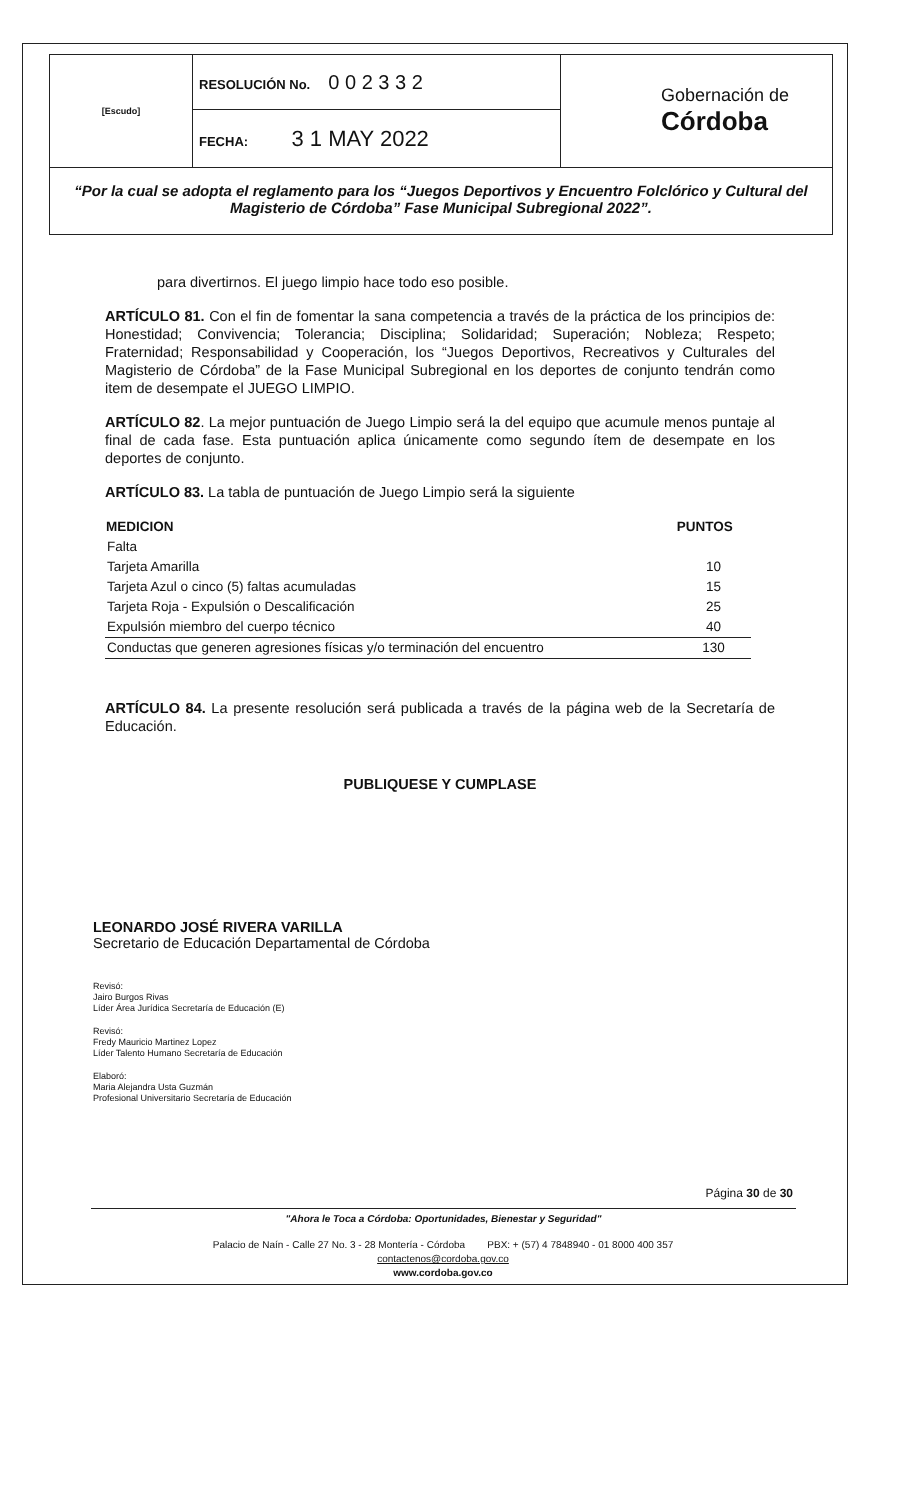| [Escudo] | RESOLUCIÓN No. 0 0 2 3 3 2 | Gobernación de Córdoba |
| | FECHA: 3 1 MAY 2022 | |
“Por la cual se adopta el reglamento para los “Juegos Deportivos y Encuentro Folclórico y Cultural del Magisterio de Córdoba” Fase Municipal Subregional 2022”.
para divertirnos. El juego limpio hace todo eso posible.
ARTÍCULO 81. Con el fin de fomentar la sana competencia a través de la práctica de los principios de: Honestidad; Convivencia; Tolerancia; Disciplina; Solidaridad; Superación; Nobleza; Respeto; Fraternidad; Responsabilidad y Cooperación, los “Juegos Deportivos, Recreativos y Culturales del Magisterio de Córdoba” de la Fase Municipal Subregional en los deportes de conjunto tendrán como item de desempate el JUEGO LIMPIO.
ARTÍCULO 82. La mejor puntuación de Juego Limpio será la del equipo que acumule menos puntaje al final de cada fase. Esta puntuación aplica únicamente como segundo ítem de desempate en los deportes de conjunto.
ARTÍCULO 83. La tabla de puntuación de Juego Limpio será la siguiente
| MEDICION | PUNTOS |
| --- | --- |
| Falta | |
| Tarjeta Amarilla | 10 |
| Tarjeta Azul o cinco (5) faltas acumuladas | 15 |
| Tarjeta Roja - Expulsión o Descalificación | 25 |
| Expulsión miembro del cuerpo técnico | 40 |
| Conductas que generen agresiones físicas y/o terminación del encuentro | 130 |
ARTÍCULO 84. La presente resolución será publicada a través de la página web de la Secretaría de Educación.
PUBLIQUESE Y CUMPLASE
LEONARDO JOSÉ RIVERA VARILLA
Secretario de Educación Departamental de Córdoba
Revisó:
Jairo Burgos Rivas
Líder Área Jurídica Secretaría de Educación (E)
Revisó:
Fredy Mauricio Martinez Lopez
Líder Talento Humano Secretaría de Educación
Elaboró:
Maria Alejandra Usta Guzmán
Profesional Universitario Secretaría de Educación
Página 30 de 30
"Ahora le Toca a Córdoba: Oportunidades, Bienestar y Seguridad"
Palacio de Naín - Calle 27 No. 3 - 28 Montería - Córdoba PBX: + (57) 4 7848940 - 01 8000 400 357
contactenos@cordoba.gov.co
www.cordoba.gov.co